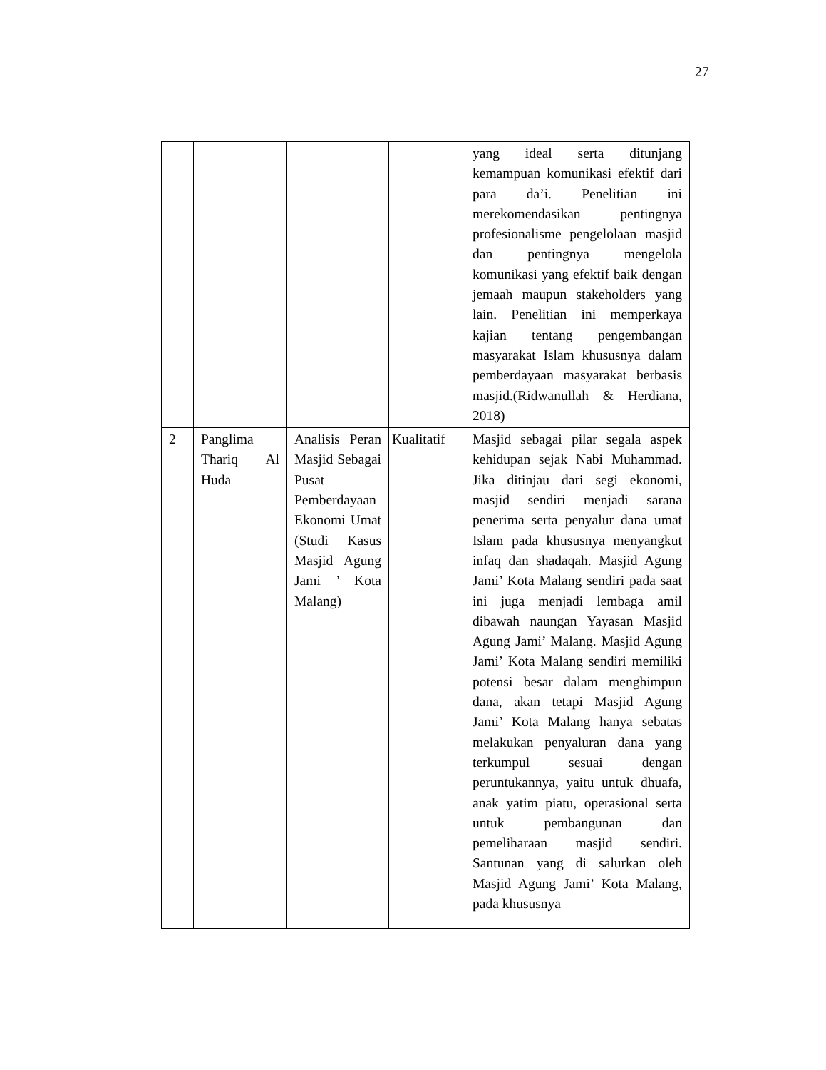27
| | | | | yang ideal serta ditunjang kemampuan komunikasi efektif dari para da’i. Penelitian ini merekomendasikan pentingnya profesionalisme pengelolaan masjid dan pentingnya mengelola komunikasi yang efektif baik dengan jemaah maupun stakeholders yang lain. Penelitian ini memperkaya kajian tentang pengembangan masyarakat Islam khususnya dalam pemberdayaan masyarakat berbasis masjid.(Ridwanullah & Herdiana, 2018) |
| 2 | Panglima Thariq Al Huda | Analisis Peran Masjid Sebagai Pusat Pemberdayaan Ekonomi Umat (Studi Kasus Masjid Agung Jami ’ Kota Malang) | Kualitatif | Masjid sebagai pilar segala aspek kehidupan sejak Nabi Muhammad. Jika ditinjau dari segi ekonomi, masjid sendiri menjadi sarana penerima serta penyalur dana umat Islam pada khususnya menyangkut infaq dan shadaqah. Masjid Agung Jami’ Kota Malang sendiri pada saat ini juga menjadi lembaga amil dibawah naungan Yayasan Masjid Agung Jami’ Malang. Masjid Agung Jami’ Kota Malang sendiri memiliki potensi besar dalam menghimpun dana, akan tetapi Masjid Agung Jami’ Kota Malang hanya sebatas melakukan penyaluran dana yang terkumpul sesuai dengan peruntukannya, yaitu untuk dhuafa, anak yatim piatu, operasional serta untuk pembangunan dan pemeliharaan masjid sendiri. Santunan yang di salurkan oleh Masjid Agung Jami’ Kota Malang, pada khususnya |